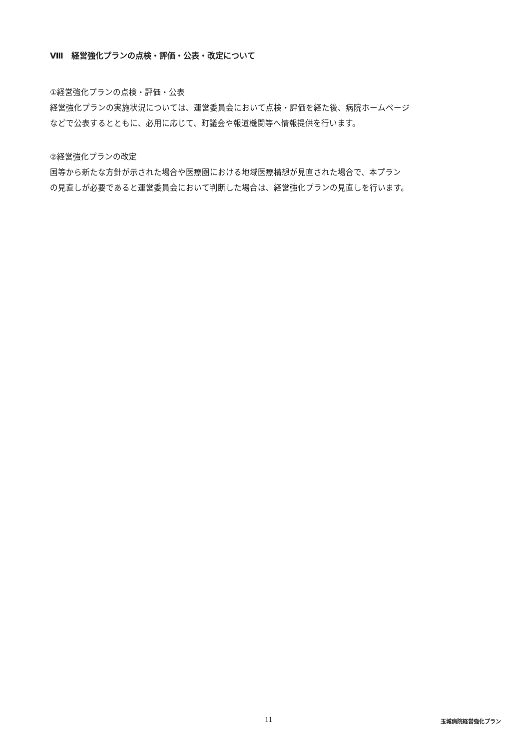Ⅷ　経営強化プランの点検・評価・公表・改定について
①経営強化プランの点検・評価・公表
経営強化プランの実施状況については、運営委員会において点検・評価を経た後、病院ホームページ
などで公表するとともに、必用に応じて、町議会や報道機関等へ情報提供を行います。
②経営強化プランの改定
国等から新たな方針が示された場合や医療圏における地域医療構想が見直された場合で、本プラン
の見直しが必要であると運営委員会において判断した場合は、経営強化プランの見直しを行います。
11 玉城病院経営強化プラン